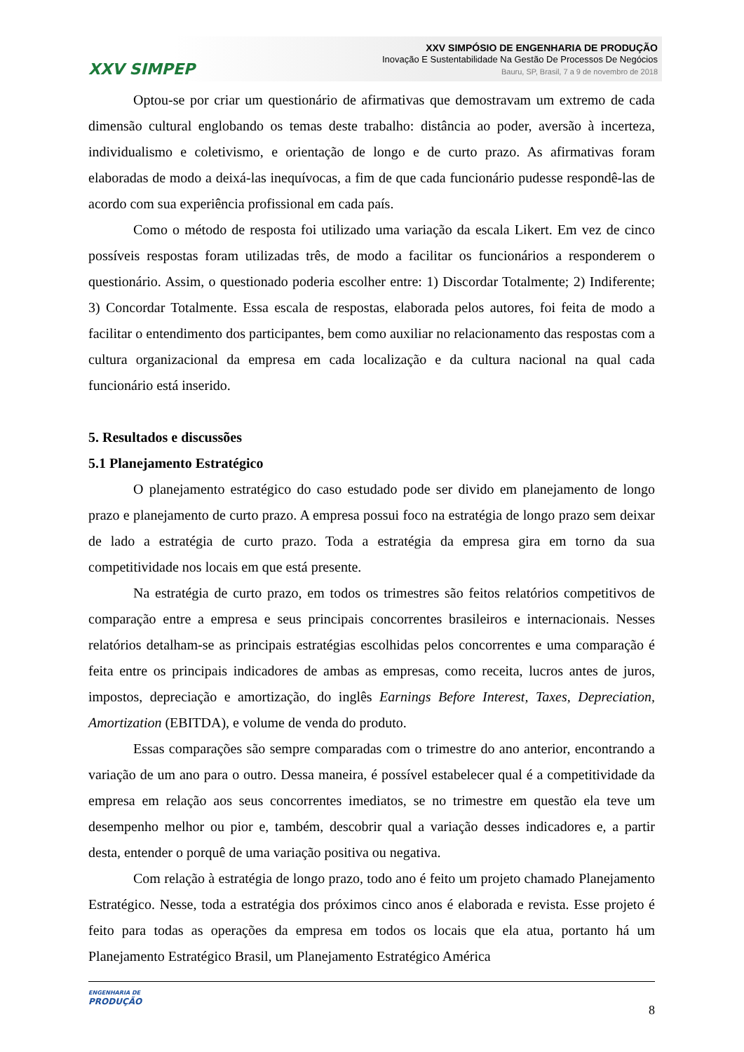XXV SIMPEP
XXV SIMPÓSIO DE ENGENHARIA DE PRODUÇÃO
Inovação E Sustentabilidade Na Gestão De Processos De Negócios
Bauru, SP, Brasil, 7 a 9 de novembro de 2018
Optou-se por criar um questionário de afirmativas que demostravam um extremo de cada dimensão cultural englobando os temas deste trabalho: distância ao poder, aversão à incerteza, individualismo e coletivismo, e orientação de longo e de curto prazo. As afirmativas foram elaboradas de modo a deixá-las inequívocas, a fim de que cada funcionário pudesse respondê-las de acordo com sua experiência profissional em cada país.
Como o método de resposta foi utilizado uma variação da escala Likert. Em vez de cinco possíveis respostas foram utilizadas três, de modo a facilitar os funcionários a responderem o questionário. Assim, o questionado poderia escolher entre: 1) Discordar Totalmente; 2) Indiferente; 3) Concordar Totalmente. Essa escala de respostas, elaborada pelos autores, foi feita de modo a facilitar o entendimento dos participantes, bem como auxiliar no relacionamento das respostas com a cultura organizacional da empresa em cada localização e da cultura nacional na qual cada funcionário está inserido.
5. Resultados e discussões
5.1 Planejamento Estratégico
O planejamento estratégico do caso estudado pode ser divido em planejamento de longo prazo e planejamento de curto prazo. A empresa possui foco na estratégia de longo prazo sem deixar de lado a estratégia de curto prazo. Toda a estratégia da empresa gira em torno da sua competitividade nos locais em que está presente.
Na estratégia de curto prazo, em todos os trimestres são feitos relatórios competitivos de comparação entre a empresa e seus principais concorrentes brasileiros e internacionais. Nesses relatórios detalham-se as principais estratégias escolhidas pelos concorrentes e uma comparação é feita entre os principais indicadores de ambas as empresas, como receita, lucros antes de juros, impostos, depreciação e amortização, do inglês Earnings Before Interest, Taxes, Depreciation, Amortization (EBITDA), e volume de venda do produto.
Essas comparações são sempre comparadas com o trimestre do ano anterior, encontrando a variação de um ano para o outro. Dessa maneira, é possível estabelecer qual é a competitividade da empresa em relação aos seus concorrentes imediatos, se no trimestre em questão ela teve um desempenho melhor ou pior e, também, descobrir qual a variação desses indicadores e, a partir desta, entender o porquê de uma variação positiva ou negativa.
Com relação à estratégia de longo prazo, todo ano é feito um projeto chamado Planejamento Estratégico. Nesse, toda a estratégia dos próximos cinco anos é elaborada e revista. Esse projeto é feito para todas as operações da empresa em todos os locais que ela atua, portanto há um Planejamento Estratégico Brasil, um Planejamento Estratégico América
ENGENHARIA DE
PRODUÇÃO
8